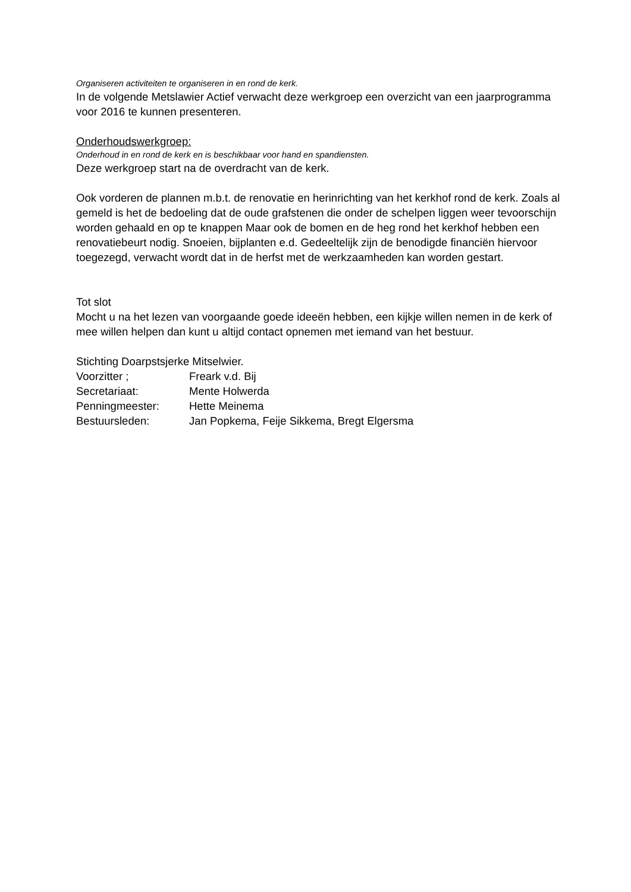Organiseren activiteiten te organiseren in en rond de kerk.
In de volgende Metslawier Actief verwacht deze werkgroep een overzicht van een jaarprogramma voor 2016 te kunnen presenteren.
Onderhoudswerkgroep:
Onderhoud in en rond de kerk en is beschikbaar voor hand en spandiensten.
Deze werkgroep start na de overdracht van de kerk.
Ook vorderen de plannen m.b.t. de renovatie en herinrichting van het kerkhof rond de kerk. Zoals al gemeld is het de bedoeling dat de oude grafstenen die onder de schelpen liggen weer tevoorschijn worden gehaald en op te knappen Maar ook de bomen en de heg rond het kerkhof hebben een renovatiebeurt nodig. Snoeien, bijplanten e.d. Gedeeltelijk zijn de benodigde financiën hiervoor toegezegd, verwacht wordt dat in de herfst met de werkzaamheden kan worden gestart.
Tot slot
Mocht u na het lezen van voorgaande goede ideeën hebben, een kijkje willen nemen in de kerk of mee willen helpen dan kunt u altijd contact opnemen met iemand van het bestuur.
Stichting Doarpstsjerke Mitselwier.
| Voorzitter ; | Freark v.d. Bij |
| Secretariaat: | Mente Holwerda |
| Penningmeester: | Hette Meinema |
| Bestuursleden: | Jan Popkema, Feije Sikkema, Bregt Elgersma |